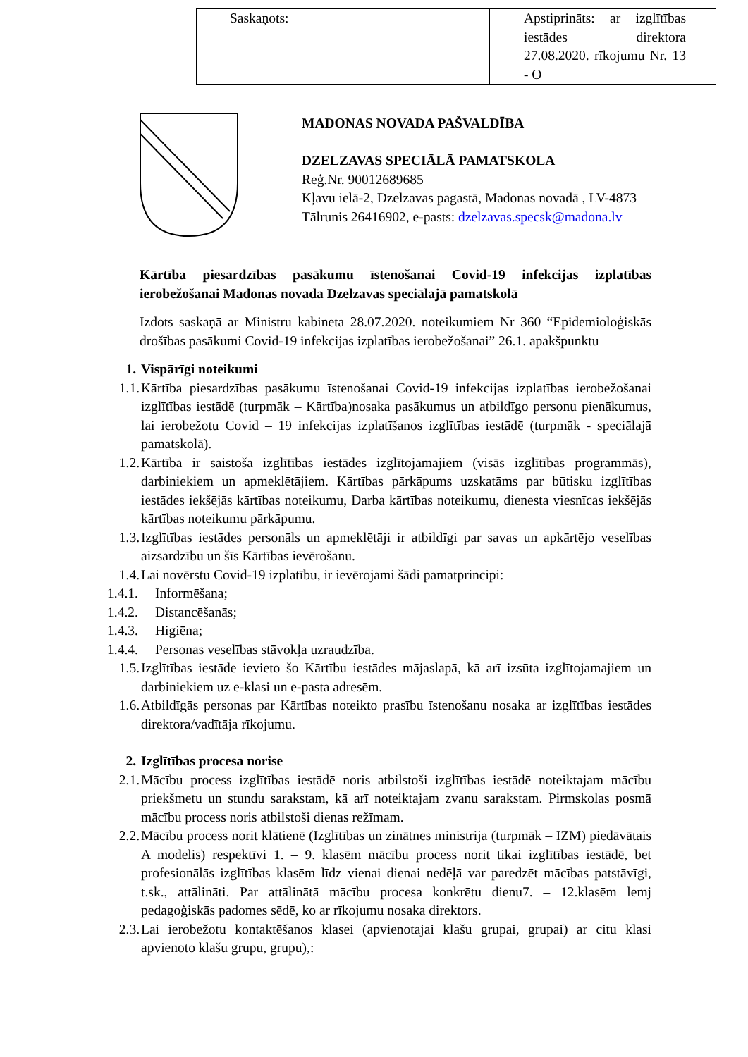| Saskaņots: | Apstiprināts: ar izglītības iestādes direktora 27.08.2020. rīkojumu Nr. 13 - O |
MADONAS NOVADA PAŠVALDĪBA
DZELZAVAS SPECIĀLĀ PAMATSKOLA
Reģ.Nr. 90012689685
Kļavu ielā-2, Dzelzavas pagastā, Madonas novadā , LV-4873
Tālrunis 26416902, e-pasts: dzelzavas.specsk@madona.lv
Kārtība piesardzības pasākumu īstenošanai Covid-19 infekcijas izplatības ierobežošanai Madonas novada Dzelzavas speciālajā pamatskolā
Izdots saskaņā ar Ministru kabineta 28.07.2020. noteikumiem Nr 360 “Epidemioloģiskās drošības pasākumi Covid-19 infekcijas izplatības ierobežošanai” 26.1. apakšpunktu
1. Vispārīgi noteikumi
1.1.
Kārtība piesardzības pasākumu īstenošanai Covid-19 infekcijas izplatības ierobežošanai izglītības iestādē (turpmāk – Kārtība)nosaka pasākumus un atbildīgo personu pienākumus, lai ierobežotu Covid – 19 infekcijas izplatīšanos izglītības iestādē (turpmāk - speciālajā pamatskolā).
1.2.
Kārtība ir saistoša izglītības iestādes izglītojamajiem (visās izglītības programmās), darbiniekiem un apmeklētājiem. Kārtības pārkāpums uzskatāms par būtisku izglītības iestādes iekšējās kārtības noteikumu, Darba kārtības noteikumu, dienesta viesnīcas iekšējās kārtības noteikumu pārkāpumu.
1.3.
Izglītības iestādes personāls un apmeklētāji ir atbildīgi par savas un apkārtējo veselības aizsardzību un šīs Kārtības ievērošanu.
1.4.
Lai novērstu Covid-19 izplatību, ir ievērojami šādi pamatprincipi:
1.4.1.
Informēšana;
1.4.2.
Distancēšanās;
1.4.3.
Higiēna;
1.4.4.
Personas veselības stāvokļa uzraudzība.
1.5.
Izglītības iestāde ievieto šo Kārtību iestādes mājaslapā, kā arī izsūta izglītojamajiem un darbiniekiem uz e-klasi un e-pasta adresēm.
1.6.
Atbildīgās personas par Kārtības noteikto prasību īstenošanu nosaka ar izglītības iestādes direktora/vadītāja rīkojumu.
2. Izglītības procesa norise
2.1.
Mācību process izglītības iestādē noris atbilstoši izglītības iestādē noteiktajam mācību priekšmetu un stundu sarakstam, kā arī noteiktajam zvanu sarakstam. Pirmskolas posmā mācību process noris atbilstoši dienas režīmam.
2.2.
Mācību process norit klātienē (Izglītības un zinātnes ministrija (turpmāk – IZM) piedāvātais A modelis) respektīvi 1. – 9. klasēm mācību process norit tikai izglītības iestādē, bet profesionālās izglītības klasēm līdz vienai dienai nedēļā var paredzēt mācības patstāvīgi, t.sk., attālināti. Par attālinātā mācību procesa konkrētu dienu7. – 12.klasēm lemj pedagoģiskās padomes sēdē, ko ar rīkojumu nosaka direktors.
2.3.
Lai ierobežotu kontaktēšanos klasei (apvienotajai klašu grupai, grupai) ar citu klasi apvienoto klašu grupu, grupu),: